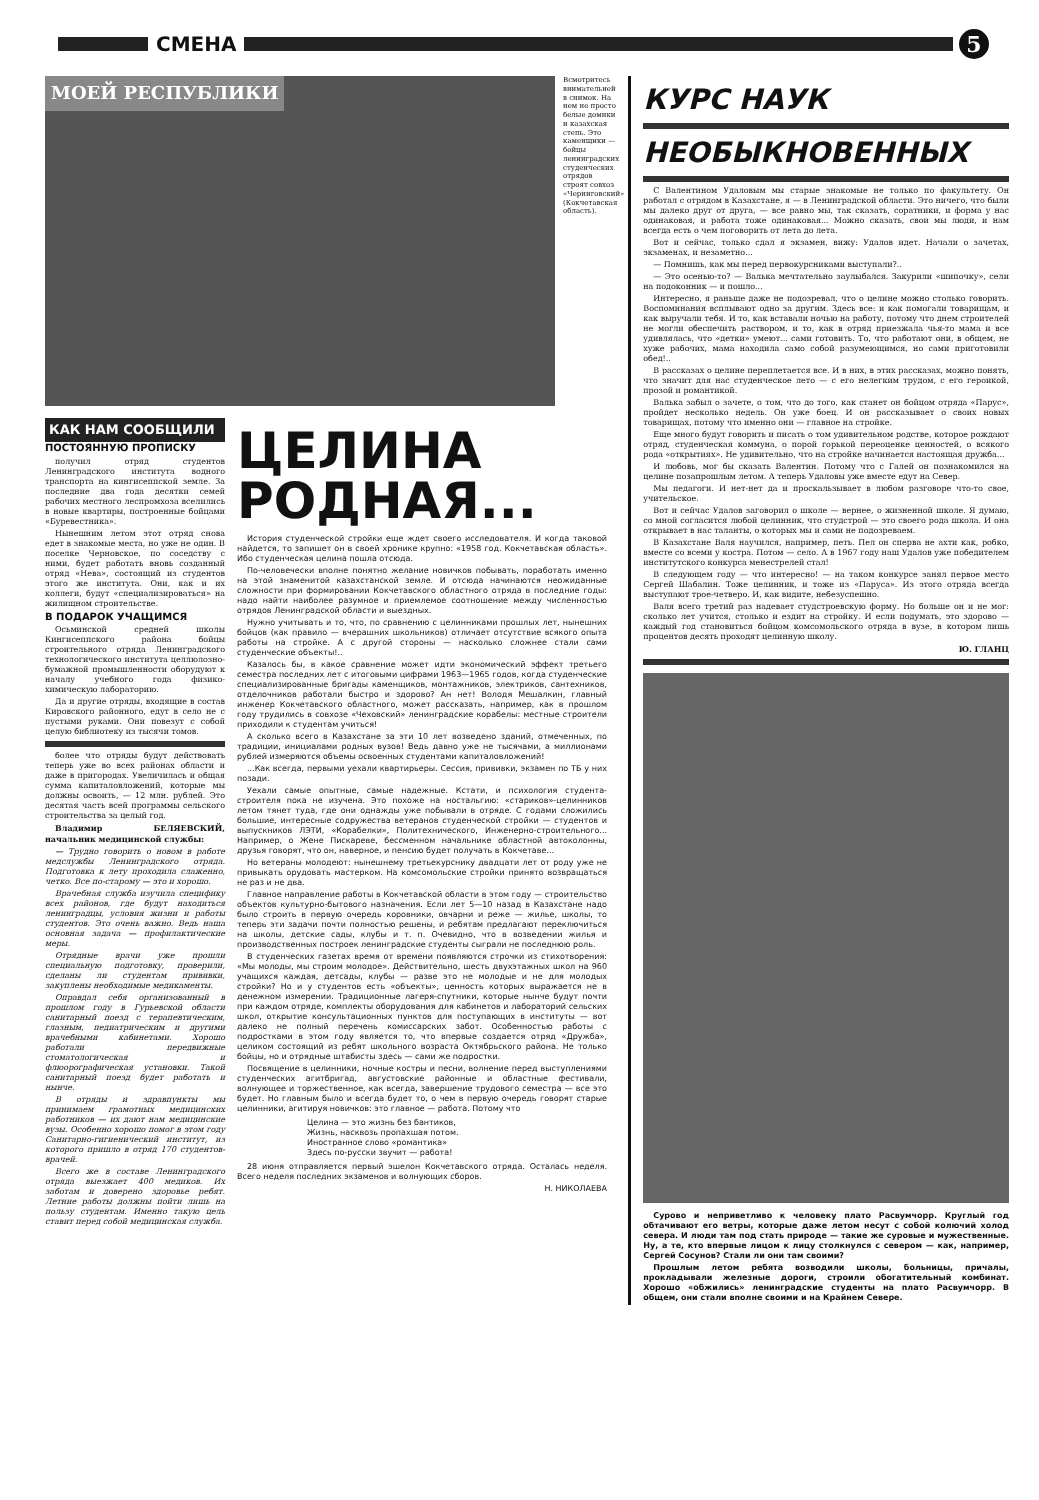СМЕНА
5
МОЕЙ РЕСПУБЛИКИ
Всмотритесь внимательней в снимок. На нем не просто белые домики и казахская степь. Это каменщики — бойцы ленинградских студенческих отрядов строят совхоз «Черниговский» (Кокчетавская область).
КАК НАМ СООБЩИЛИ
ПОСТОЯННУЮ ПРОПИСКУ
получил отряд студентов Ленинградского института водного транспорта на кингисеппской земле. За последние два года десятки семей рабочих местного леспромхоза вселились в новые квартиры, построенные бойцами «Буревестника».
Нынешним летом этот отряд снова едет в знакомые места, но уже не один. В поселке Черновское, по соседству с ними, будет работать вновь созданный отряд «Нева», состоящий из студентов этого же института. Они, как и их коллеги, будут «специализироваться» на жилищном строительстве.
В ПОДАРОК УЧАЩИМСЯ
Осьминской средней школы Кингисеппского района бойцы строительного отряда Ленинградского технологического института целлюлозно-бумажной промышленности оборудуют к началу учебного года физико-химическую лабораторию.
Да и другие отряды, входящие в состав Кировского районного, едут в село не с пустыми руками. Они повезут с собой целую библиотеку из тысячи томов.
более что отряды будут действовать теперь уже во всех районах области и даже в пригородах. Увеличилась и общая сумма капиталовложений, которые мы должны освоить, — 12 млн. рублей. Это десятая часть всей программы сельского строительства за целый год.
Владимир БЕЛЯЕВСКИЙ, начальник медицинской службы:
— Трудно говорить о новом в работе медслужбы Ленинградского отряда. Подготовка к лету проходила слаженно, четко. Все по-старому — это и хорошо.
Врачебная служба изучила специфику всех районов, где будут находиться ленинградцы, условия жизни и работы студентов. Это очень важно. Ведь наша основная задача — профилактические меры.
Отрядные врачи уже прошли специальную подготовку, проверили, сделаны ли студентам прививки, закуплены необходимые медикаменты.
Оправдал себя организованный в прошлом году в Гурьевской области санитарный поезд с терапевтическим, глазным, педиатрическим и другими врачебными кабинетами. Хорошо работали передвижные стоматологическая и флюорографическая установки. Такой санитарный поезд будет работать и нынче.
В отряды и здравпункты мы принимаем грамотных медицинских работников — их дают нам медицинские вузы. Особенно хорошо помог в этом году Санитарно-гигиенический институт, из которого пришло в отряд 170 студентов-врачей.
Всего же в составе Ленинградского отряда выезжает 400 медиков. Их заботам и доверено здоровье ребят. Летние работы должны пойти лишь на пользу студентам. Именно такую цель ставит перед собой медицинская служба.
ЦЕЛИНА РОДНАЯ...
История студенческой стройки еще ждет своего исследователя. И когда таковой найдется, то запишет он в своей хронике крупно: «1958 год. Кокчетавская область». Ибо студенческая целина пошла отсюда.
По-человечески вполне понятно желание новичков побывать, поработать именно на этой знаменитой казахстанской земле. И отсюда начинаются неожиданные сложности при формировании Кокчетавского областного отряда в последние годы: надо найти наиболее разумное и приемлемое соотношение между численностью отрядов Ленинградской области и выездных.
Нужно учитывать и то, что, по сравнению с целинниками прошлых лет, нынешних бойцов (как правило — вчерашних школьников) отличает отсутствие всякого опыта работы на стройке. А с другой стороны — насколько сложнее стали сами студенческие объекты!..
Казалось бы, в какое сравнение может идти экономический эффект третьего семестра последних лет с итоговыми цифрами 1963—1965 годов, когда студенческие специализированные бригады каменщиков, монтажников, электриков, сантехников, отделочников работали быстро и здорово? Ан нет! Володя Мешалкин, главный инженер Кокчетавского областного, может рассказать, например, как в прошлом году трудились в совхозе «Чеховский» ленинградские корабелы: местные строители приходили к студентам учиться!
А сколько всего в Казахстане за эти 10 лет возведено зданий, отмеченных, по традиции, инициалами родных вузов! Ведь давно уже не тысячами, а миллионами рублей измеряются объемы освоенных студентами капиталовложений!
...Как всегда, первыми уехали квартирьеры. Сессия, прививки, экзамен по ТБ у них позади.
Уехали самые опытные, самые надежные. Кстати, и психология студента-строителя пока не изучена. Это похоже на ностальгию: «стариков»-целинников летом тянет туда, где они однажды уже побывали в отряде. С годами сложились большие, интересные содружества ветеранов студенческой стройки — студентов и выпускников ЛЭТИ, «Корабелки», Политехнического, Инженерно-строительного... Например, о Жене Пискареве, бессменном начальнике областной автоколонны, друзья говорят, что он, наверное, и пенсию будет получать в Кокчетаве...
Но ветераны молодеют: нынешнему третьекурснику двадцати лет от роду уже не привыкать орудовать мастерком. На комсомольские стройки принято возвращаться не раз и не два.
Главное направление работы в Кокчетавской области в этом году — строительство объектов культурно-бытового назначения. Если лет 5—10 назад в Казахстане надо было строить в первую очередь коровники, овчарни и реже — жилье, школы, то теперь эти задачи почти полностью решены, и ребятам предлагают переключиться на школы, детские сады, клубы и т. п. Очевидно, что в возведении жилья и производственных построек ленинградские студенты сыграли не последнюю роль.
В студенческих газетах время от времени появляются строчки из стихотворения: «Мы молоды, мы строим молодое». Действительно, шесть двухэтажных школ на 960 учащихся каждая, детсады, клубы — разве это не молодые и не для молодых стройки? Но и у студентов есть «объекты», ценность которых выражается не в денежном измерении. Традиционные лагеря-спутники, которые нынче будут почти при каждом отряде, комплекты оборудования для кабинетов и лабораторий сельских школ, открытие консультационных пунктов для поступающих в институты — вот далеко не полный перечень комиссарских забот. Особенностью работы с подростками в этом году является то, что впервые создается отряд «Дружба», целиком состоящий из ребят школьного возраста Октябрьского района. Не только бойцы, но и отрядные штабисты здесь — сами же подростки.
Посвящение в целинники, ночные костры и песни, волнение перед выступлениями студенческих агитбригад, августовские районные и областные фестивали, волнующее и торжественное, как всегда, завершение трудового семестра — все это будет. Но главным было и всегда будет то, о чем в первую очередь говорят старые целинники, агитируя новичков: это главное — работа. Потому что
Целина — это жизнь без бантиков,
Жизнь, насквозь пропахшая потом.
Иностранное слово «романтика»
Здесь по-русски звучит — работа!
28 июня отправляется первый эшелон Кокчетавского отряда. Осталась неделя. Всего неделя последних экзаменов и волнующих сборов.
Н. НИКОЛАЕВА
КУРС НАУК
НЕОБЫКНОВЕННЫХ
С Валентином Удаловым мы старые знакомые не только по факультету. Он работал с отрядом в Казахстане, я — в Ленинградской области. Это ничего, что были мы далеко друг от друга, — все равно мы, так сказать, соратники, и форма у нас одинаковая, и работа тоже одинаковая... Можно сказать, свои мы люди, и нам всегда есть о чем поговорить от лета до лета.
Вот и сейчас, только сдал я экзамен, вижу: Удалов идет. Начали о зачетах, экзаменах, и незаметно...
— Помнишь, как мы перед первокурсниками выступали?..
— Это осенью-то? — Валька мечтательно заулыбался. Закурили «шипочку», сели на подоконник — и пошло...
Интересно, я раньше даже не подозревал, что о целине можно столько говорить. Воспоминания всплывают одно за другим. Здесь все: и как помогали товарищам, и как выручали тебя. И то, как вставали ночью на работу, потому что днем строителей не могли обеспечить раствором, и то, как в отряд приезжала чья-то мама и все удивлялась, что «детки» умеют... сами готовить. То, что работают они, в общем, не хуже рабочих, мама находила само собой разумеющимся, но сами приготовили обед!..
В рассказах о целине переплетается все. И в них, в этих рассказах, можно понять, что значит для нас студенческое лето — с его нелегким трудом, с его героикой, прозой и романтикой.
Валька забыл о зачете, о том, что до того, как станет он бойцом отряда «Парус», пройдет несколько недель. Он уже боец. И он рассказывает о своих новых товарищах, потому что именно они — главное на стройке.
Еще много будут говорить и писать о том удивительном родстве, которое рождают отряд, студенческая коммуна, о порой горькой переоценке ценностей, о всякого рода «открытиях». Не удивительно, что на стройке начинается настоящая дружба...
И любовь, мог бы сказать Валентин. Потому что с Галей он познакомился на целине позапрошлым летом. А теперь Удаловы уже вместе едут на Север.
Мы педагоги. И нет-нет да и проскальзывает в любом разговоре что-то свое, учительское.
Вот и сейчас Удалов заговорил о школе — вернее, о жизненной школе. Я думаю, со мной согласится любой целинник, что студстрой — это своего рода школа. И она открывает в нас таланты, о которых мы и сами не подозреваем.
В Казахстане Валя научился, например, петь. Пел он сперва не ахти как, робко, вместе со всеми у костра. Потом — село. А в 1967 году наш Удалов уже победителем институтского конкурса менестрелей стал!
В следующем году — что интересно! — на таком конкурсе занял первое место Сергей Шабалин. Тоже целинник, и тоже из «Паруса». Из этого отряда всегда выступают трое-четверо. И, как видите, небезуспешно.
Валя всего третий раз надевает студстроевскую форму. Но больше он и не мог: сколько лет учится, столько и ездит на стройку. И если подумать, это здорово — каждый год становиться бойцом комсомольского отряда в вузе, в котором лишь процентов десять проходят целинную школу.
Ю. ГЛАНЦ
Сурово и неприветливо к человеку плато Расвумчорр. Круглый год обтачивают его ветры, которые даже летом несут с собой колючий холод севера. И люди там под стать природе — такие же суровые и мужественные. Ну, а те, кто впервые лицом к лицу столкнулся с севером — как, например, Сергей Сосунов? Стали ли они там своими?
Прошлым летом ребята возводили школы, больницы, причалы, прокладывали железные дороги, строили обогатительный комбинат. Хорошо «обжились» ленинградские студенты на плато Расвумчорр. В общем, они стали вполне своими и на Крайнем Севере.